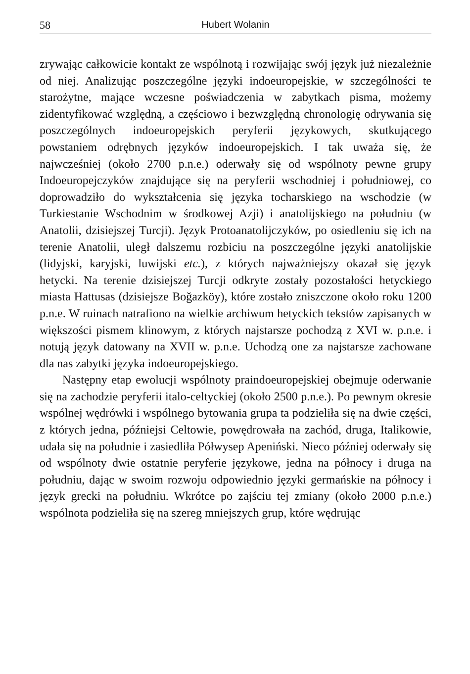58 Hubert Wolanin
zrywając całkowicie kontakt ze wspólnotą i rozwijając swój język już niezależnie od niej. Analizując poszczególne języki indoeuropejskie, w szczególności te starożytne, mające wczesne poświadczenia w zabytkach pisma, możemy zidentyfikować względną, a częściowo i bezwzględną chronologię odrywania się poszczególnych indoeuropejskich peryferii językowych, skutkującego powstaniem odrębnych języków indoeuropejskich. I tak uważa się, że najwcześniej (około 2700 p.n.e.) oderwały się od wspólnoty pewne grupy Indoeuropejczyków znajdujące się na peryferii wschodniej i południowej, co doprowadziło do wykształcenia się języka tocharskiego na wschodzie (w Turkiestanie Wschodnim w środkowej Azji) i anatolijskiego na południu (w Anatolii, dzisiejszej Turcji). Język Protoanatolijczyków, po osiedleniu się ich na terenie Anatolii, uległ dalszemu rozbiciu na poszczególne języki anatolijskie (lidyjski, karyjski, luwijski etc.), z których najważniejszy okazał się język hetycki. Na terenie dzisiejszej Turcji odkryte zostały pozostałości hetyckiego miasta Hattusas (dzisiejsze Boğazköy), które zostało zniszczone około roku 1200 p.n.e. W ruinach natrafiono na wielkie archiwum hetyckich tekstów zapisanych w większości pismem klinowym, z których najstarsze pochodzą z XVI w. p.n.e. i notują język datowany na XVII w. p.n.e. Uchodzą one za najstarsze zachowane dla nas zabytki języka indoeuropejskiego.
Następny etap ewolucji wspólnoty praindoeuropejskiej obejmuje oderwanie się na zachodzie peryferii italo-celtyckiej (około 2500 p.n.e.). Po pewnym okresie wspólnej wędrówki i wspólnego bytowania grupa ta podzieliła się na dwie części, z których jedna, późniejsi Celtowie, powędrowała na zachód, druga, Italikowie, udała się na południe i zasiedliła Półwysep Apeniński. Nieco później oderwały się od wspólnoty dwie ostatnie peryferie językowe, jedna na północy i druga na południu, dając w swoim rozwoju odpowiednio języki germańskie na północy i język grecki na południu. Wkrótce po zajściu tej zmiany (około 2000 p.n.e.) wspólnota podzieliła się na szereg mniejszych grup, które wędrując